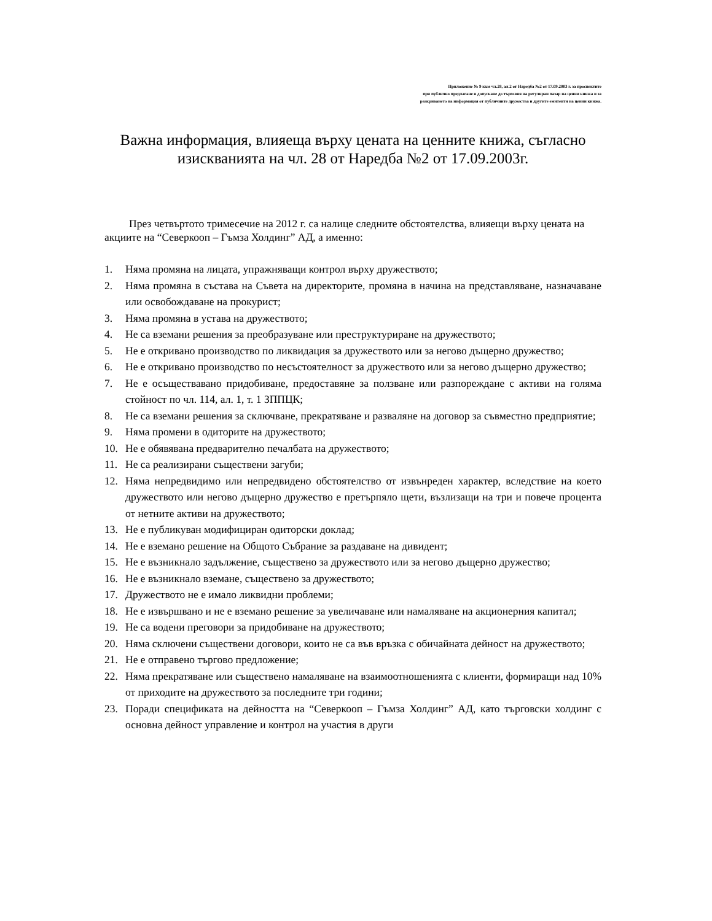Приложение № 9 към чл.28, ал.2 от Наредба №2 от 17.09.2003 г. за проспектите
при публично предлагане и допускане до търговия на регулиран пазар на ценни книжа и за
разкриването на информация от публичните дружества и другите емитенти на ценни книжа.
Важна информация, влияеща върху цената на ценните книжа, съгласно изискванията на чл. 28 от Наредба №2 от 17.09.2003г.
През четвъртото тримесечие на 2012 г. са налице следните обстоятелства, влияещи върху цената на акциите на “Северкооп – Гъмза Холдинг” АД, а именно:
1. Няма промяна на лицата, упражняващи контрол върху дружеството;
2. Няма промяна в състава на Съвета на директорите, промяна в начина на представляване, назначаване или освобождаване на прокурист;
3. Няма промяна в устава на дружеството;
4. Не са вземани решения за преобразуване или преструктуриране на дружеството;
5. Не е откривано производство по ликвидация за дружеството или за негово дъщерно дружество;
6. Не е откривано производство по несъстоятелност за дружеството или за негово дъщерно дружество;
7. Не е осъществавано придобиване, предоставяне за ползване или разпореждане с активи на голяма стойност по чл. 114, ал. 1, т. 1 ЗППЦК;
8. Не са вземани решения за сключване, прекратяване и разваляне на договор за съвместно предприятие;
9. Няма промени в одиторите на дружеството;
10. Не е обявявана предварително печалбата на дружеството;
11. Не са реализирани съществени загуби;
12. Няма непредвидимо или непредвидено обстоятелство от извънреден характер, вследствие на което дружеството или негово дъщерно дружество е претърпяло щети, възлизащи на три и повече процента от нетните активи на дружеството;
13. Не е публикуван модифициран одиторски доклад;
14. Не е вземано решение на Общото Събрание за раздаване на дивидент;
15. Не е възникнало задължение, съществено за дружеството или за негово дъщерно дружество;
16. Не е възникнало вземане, съществено за дружеството;
17. Дружеството не е имало ликвидни проблеми;
18. Не е извършвано и не е вземано решение за увеличаване или намаляване на акционерния капитал;
19. Не са водени преговори за придобиване на дружеството;
20. Няма сключени съществени договори, които не са във връзка с обичайната дейност на дружеството;
21. Не е отправено търгово предложение;
22. Няма прекратяване или съществено намаляване на взаимоотношенията с клиенти, формиращи над 10% от приходите на дружеството за последните три години;
23. Поради спецификата на дейността на “Северкооп – Гъмза Холдинг” АД, като търговски холдинг с основна дейност управление и контрол на участия в други